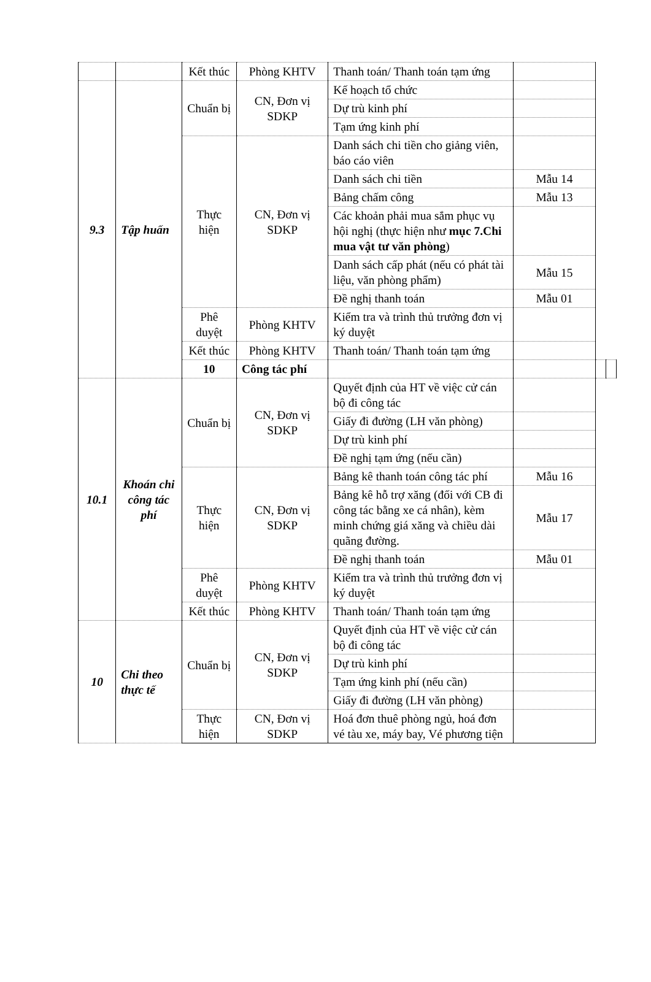| | | Kết thúc | Phòng KHTV | Thanh toán/ Thanh toán tạm ứng | | | |
| 9.3 | Tập huấn | Chuẩn bị | CN, Đơn vị SDKP | Kế hoạch tổ chức | | | |
| | | | | Dự trù kinh phí | | | |
| | | | | Tạm ứng kinh phí | | | |
| | | Thực hiện | CN, Đơn vị SDKP | Danh sách chi tiền cho giảng viên, báo cáo viên | | | |
| | | | | Danh sách chi tiền | Mẫu 14 | | |
| | | | | Bảng chấm công | Mẫu 13 | | |
| | | | | Các khoản phải mua sắm phục vụ hội nghị (thực hiện như mục 7.Chi mua vật tư văn phòng ) | | | |
| | | | | Danh sách cấp phát (nếu có phát tài liệu, văn phòng phẩm) | Mẫu 15 | | |
| | | | | Đề nghị thanh toán | Mẫu 01 | | |
| | | Phê duyệt | Phòng KHTV | Kiểm tra và trình thủ trưởng đơn vị ký duyệt | | | |
| | | Kết thúc | Phòng KHTV | Thanh toán/ Thanh toán tạm ứng | | | |
| | | 10 | Công tác phí | | | | |
| 10.1 | Khoán chi công tác phí | Chuẩn bị | CN, Đơn vị SDKP | Quyết định của HT về việc cử cán bộ đi công tác | | | |
| | | | | Giấy đi đường (LH văn phòng) | | | |
| | | | | Dự trù kinh phí | | | |
| | | | | Đề nghị tạm ứng (nếu cần) | | | |
| | | Thực hiện | CN, Đơn vị SDKP | Bảng kê thanh toán công tác phí | Mẫu 16 | | |
| | | | | Bảng kê hỗ trợ xăng (đối với CB đi công tác bằng xe cá nhân), kèm minh chứng giá xăng và chiều dài quãng đường. | Mẫu 17 | | |
| | | | | Đề nghị thanh toán | Mẫu 01 | | |
| | | Phê duyệt | Phòng KHTV | Kiểm tra và trình thủ trưởng đơn vị ký duyệt | | | |
| | | Kết thúc | Phòng KHTV | Thanh toán/ Thanh toán tạm ứng | | | |
| 10 | Chi theo thực tế | Chuẩn bị | CN, Đơn vị SDKP | Quyết định của HT về việc cử cán bộ đi công tác | | | |
| | | | | Dự trù kinh phí | | | |
| | | | | Tạm ứng kinh phí (nếu cần) | | | |
| | | | | Giấy đi đường (LH văn phòng) | | | |
| | | Thực hiện | CN, Đơn vị SDKP | Hoá đơn thuê phòng ngủ, hoá đơn vé tàu xe, máy bay, Vé phương tiện | | | |